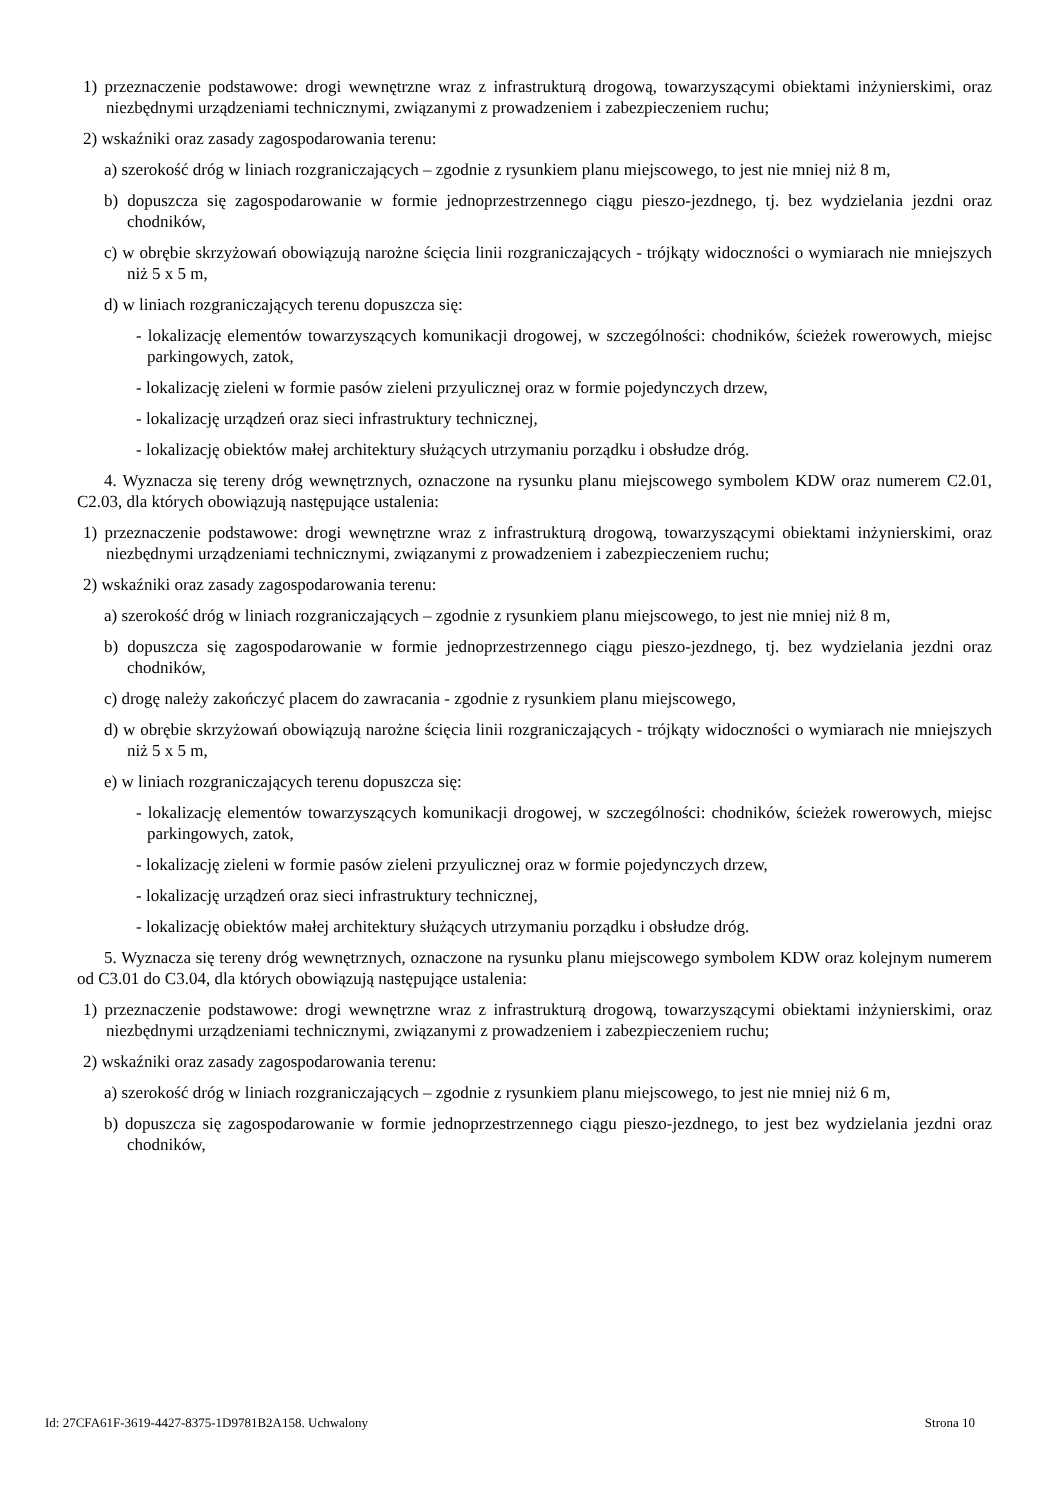1) przeznaczenie podstawowe: drogi wewnętrzne wraz z infrastrukturą drogową, towarzyszącymi obiektami inżynierskimi, oraz niezbędnymi urządzeniami technicznymi, związanymi z prowadzeniem i zabezpieczeniem ruchu;
2) wskaźniki oraz zasady zagospodarowania terenu:
a) szerokość dróg w liniach rozgraniczających – zgodnie z rysunkiem planu miejscowego, to jest nie mniej niż 8 m,
b) dopuszcza się zagospodarowanie w formie jednoprzestrzennego ciągu pieszo-jezdnego, tj. bez wydzielania jezdni oraz chodników,
c) w obrębie skrzyżowań obowiązują narożne ścięcia linii rozgraniczających - trójkąty widoczności o wymiarach nie mniejszych niż 5 x 5 m,
d) w liniach rozgraniczających terenu dopuszcza się:
- lokalizację elementów towarzyszących komunikacji drogowej, w szczególności: chodników, ścieżek rowerowych, miejsc parkingowych, zatok,
- lokalizację zieleni w formie pasów zieleni przyulicznej oraz w formie pojedynczych drzew,
- lokalizację urządzeń oraz sieci infrastruktury technicznej,
- lokalizację obiektów małej architektury służących utrzymaniu porządku i obsłudze dróg.
4. Wyznacza się tereny dróg wewnętrznych, oznaczone na rysunku planu miejscowego symbolem KDW oraz numerem C2.01, C2.03, dla których obowiązują następujące ustalenia:
1) przeznaczenie podstawowe: drogi wewnętrzne wraz z infrastrukturą drogową, towarzyszącymi obiektami inżynierskimi, oraz niezbędnymi urządzeniami technicznymi, związanymi z prowadzeniem i zabezpieczeniem ruchu;
2) wskaźniki oraz zasady zagospodarowania terenu:
a) szerokość dróg w liniach rozgraniczających – zgodnie z rysunkiem planu miejscowego, to jest nie mniej niż 8 m,
b) dopuszcza się zagospodarowanie w formie jednoprzestrzennego ciągu pieszo-jezdnego, tj. bez wydzielania jezdni oraz chodników,
c) drogę należy zakończyć placem do zawracania - zgodnie z rysunkiem planu miejscowego,
d) w obrębie skrzyżowań obowiązują narożne ścięcia linii rozgraniczających - trójkąty widoczności o wymiarach nie mniejszych niż 5 x 5 m,
e) w liniach rozgraniczających terenu dopuszcza się:
- lokalizację elementów towarzyszących komunikacji drogowej, w szczególności: chodników, ścieżek rowerowych, miejsc parkingowych, zatok,
- lokalizację zieleni w formie pasów zieleni przyulicznej oraz w formie pojedynczych drzew,
- lokalizację urządzeń oraz sieci infrastruktury technicznej,
- lokalizację obiektów małej architektury służących utrzymaniu porządku i obsłudze dróg.
5. Wyznacza się tereny dróg wewnętrznych, oznaczone na rysunku planu miejscowego symbolem KDW oraz kolejnym numerem od C3.01 do C3.04, dla których obowiązują następujące ustalenia:
1) przeznaczenie podstawowe: drogi wewnętrzne wraz z infrastrukturą drogową, towarzyszącymi obiektami inżynierskimi, oraz niezbędnymi urządzeniami technicznymi, związanymi z prowadzeniem i zabezpieczeniem ruchu;
2) wskaźniki oraz zasady zagospodarowania terenu:
a) szerokość dróg w liniach rozgraniczających – zgodnie z rysunkiem planu miejscowego, to jest nie mniej niż 6 m,
b) dopuszcza się zagospodarowanie w formie jednoprzestrzennego ciągu pieszo-jezdnego, to jest bez wydzielania jezdni oraz chodników,
Id: 27CFA61F-3619-4427-8375-1D9781B2A158. Uchwalony Strona 10